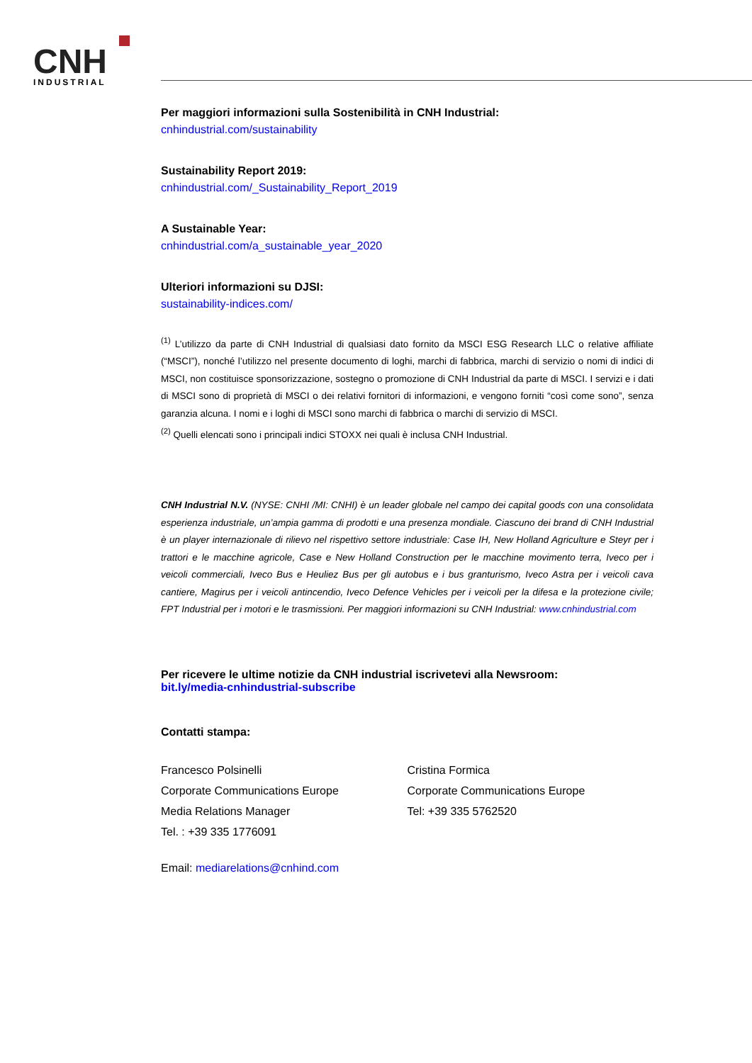CNH
INDUSTRIAL
Per maggiori informazioni sulla Sostenibilità in CNH Industrial:
cnhindustrial.com/sustainability
Sustainability Report 2019:
cnhindustrial.com/_Sustainability_Report_2019
A Sustainable Year:
cnhindustrial.com/a_sustainable_year_2020
Ulteriori informazioni su DJSI:
sustainability-indices.com/
<sup>(1)</sup> L’utilizzo da parte di CNH Industrial di qualsiasi dato fornito da MSCI ESG Research LLC o relative affiliate (“MSCI”), nonché l’utilizzo nel presente documento di loghi, marchi di fabbrica, marchi di servizio o nomi di indici di MSCI, non costituisce sponsorizzazione, sostegno o promozione di CNH Industrial da parte di MSCI. I servizi e i dati di MSCI sono di proprietà di MSCI o dei relativi fornitori di informazioni, e vengono forniti “così come sono”, senza garanzia alcuna. I nomi e i loghi di MSCI sono marchi di fabbrica o marchi di servizio di MSCI.
<sup>(2)</sup> Quelli elencati sono i principali indici STOXX nei quali è inclusa CNH Industrial.
CNH Industrial N.V. (NYSE: CNHI /MI: CNHI) è un leader globale nel campo dei capital goods con una consolidata esperienza industriale, un’ampia gamma di prodotti e una presenza mondiale. Ciascuno dei brand di CNH Industrial è un player internazionale di rilievo nel rispettivo settore industriale: Case IH, New Holland Agriculture e Steyr per i trattori e le macchine agricole, Case e New Holland Construction per le macchine movimento terra, Iveco per i veicoli commerciali, Iveco Bus e Heuliez Bus per gli autobus e i bus granturismo, Iveco Astra per i veicoli cava cantiere, Magirus per i veicoli antincendio, Iveco Defence Vehicles per i veicoli per la difesa e la protezione civile; FPT Industrial per i motori e le trasmissioni. Per maggiori informazioni su CNH Industrial: www.cnhindustrial.com
Per ricevere le ultime notizie da CNH industrial iscrivetevi alla Newsroom:
bit.ly/media-cnhindustrial-subscribe
Contatti stampa:
Francesco Polsinelli
Corporate Communications Europe
Media Relations Manager
Tel. : +39 335 1776091
Cristina Formica
Corporate Communications Europe
Tel: +39 335 5762520
Email: mediarelations@cnhind.com